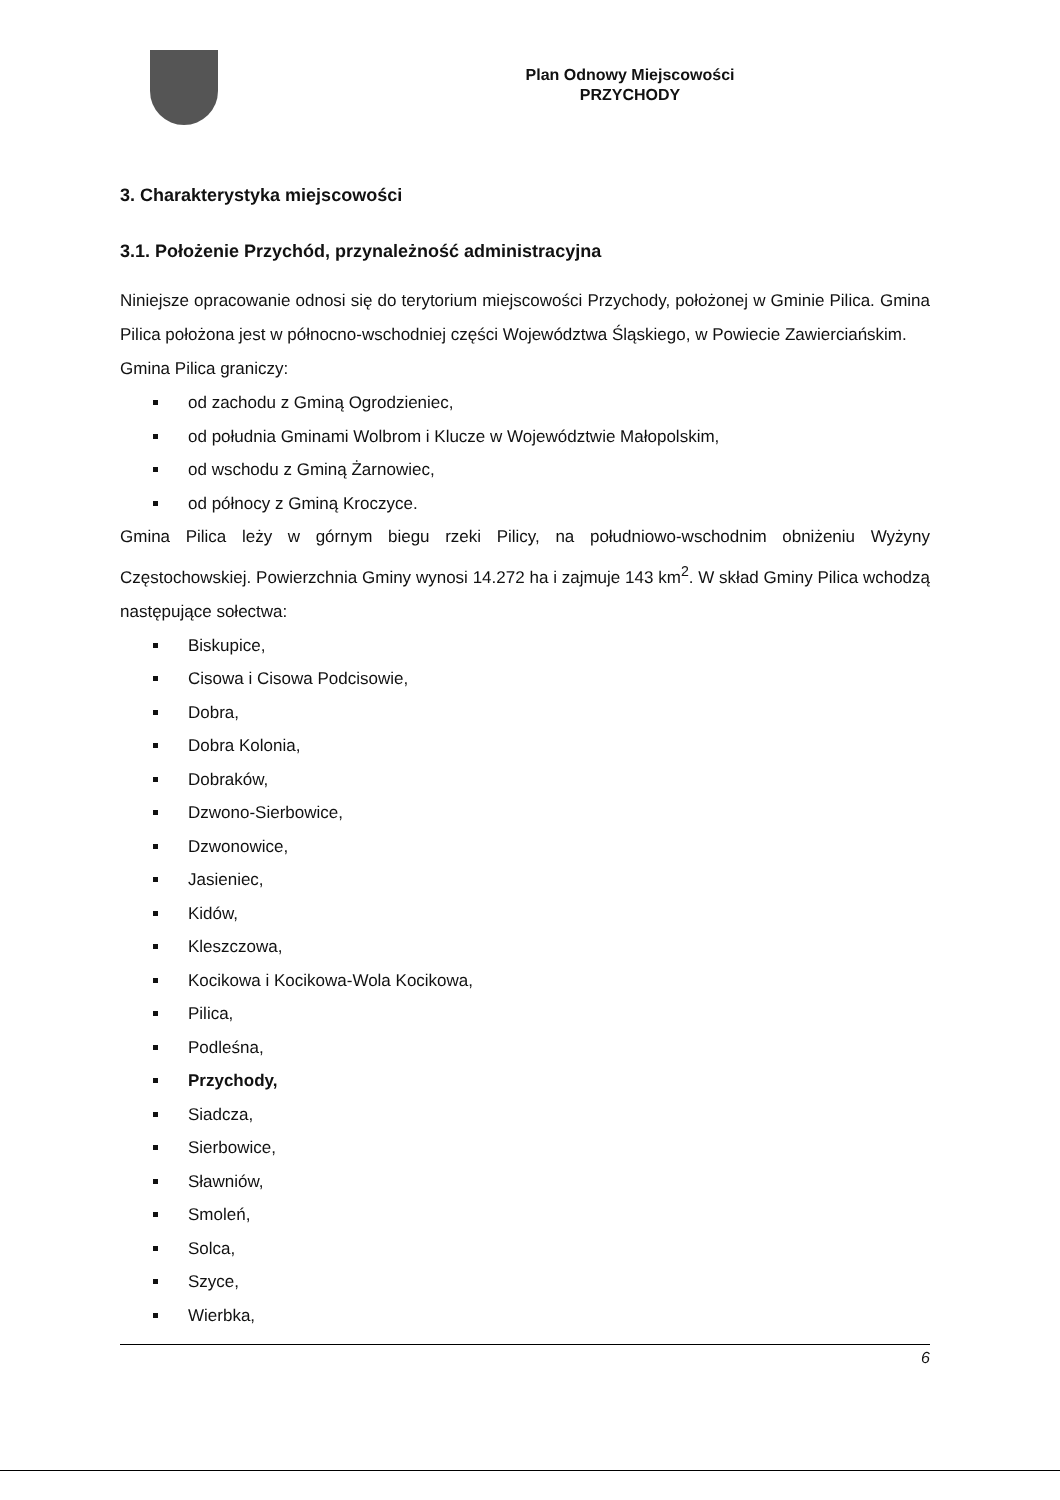Plan Odnowy Miejscowości
PRZYCHODY
3. Charakterystyka miejscowości
3.1. Położenie Przychód, przynależność administracyjna
Niniejsze opracowanie odnosi się do terytorium miejscowości Przychody, położonej w Gminie Pilica. Gmina Pilica położona jest w północno-wschodniej części Województwa Śląskiego, w Powiecie Zawierciańskim.
Gmina Pilica graniczy:
od zachodu z Gminą Ogrodzieniec,
od południa Gminami Wolbrom i Klucze w Województwie Małopolskim,
od wschodu z Gminą Żarnowiec,
od północy z Gminą Kroczyce.
Gmina Pilica leży w górnym biegu rzeki Pilicy, na południowo-wschodnim obniżeniu Wyżyny Częstochowskiej. Powierzchnia Gminy wynosi 14.272 ha i zajmuje 143 km<sup>2</sup>. W skład Gminy Pilica wchodzą następujące sołectwa:
Biskupice,
Cisowa i Cisowa Podcisowie,
Dobra,
Dobra Kolonia,
Dobraków,
Dzwono-Sierbowice,
Dzwonowice,
Jasieniec,
Kidów,
Kleszczowa,
Kocikowa i Kocikowa-Wola Kocikowa,
Pilica,
Podleśna,
Przychody,
Siadcza,
Sierbowice,
Sławniów,
Smoleń,
Solca,
Szyce,
Wierbka,
6